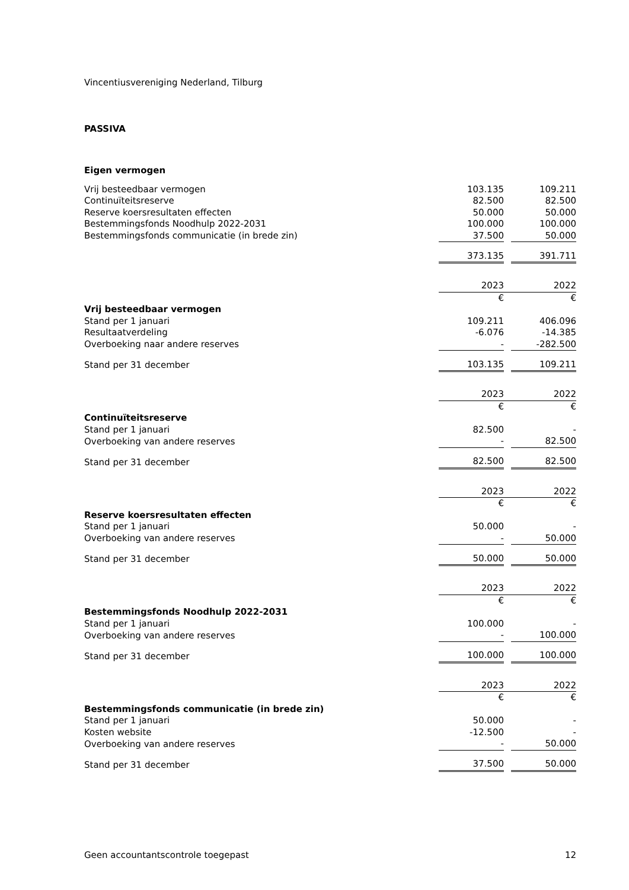Vincentiusvereniging Nederland, Tilburg
PASSIVA
| Eigen vermogen | | | |
| Vrij besteedbaar vermogen | 103.135 | | 109.211 |
| Continuïteitsreserve | 82.500 | | 82.500 |
| Reserve koersresultaten effecten | 50.000 | | 50.000 |
| Bestemmingsfonds Noodhulp 2022-2031 | 100.000 | | 100.000 |
| Bestemmingsfonds communicatie (in brede zin) | 37.500 | | 50.000 |
| | 373.135 | | 391.711 |
| | 2023 | | 2022 |
| | € | | € |
| Vrij besteedbaar vermogen | | | |
| Stand per 1 januari | 109.211 | | 406.096 |
| Resultaatverdeling | -6.076 | | -14.385 |
| Overboeking naar andere reserves | - | | -282.500 |
| Stand per 31 december | 103.135 | | 109.211 |
| | 2023 | | 2022 |
| | € | | € |
| Continuïteitsreserve | | | |
| Stand per 1 januari | 82.500 | | - |
| Overboeking van andere reserves | - | | 82.500 |
| Stand per 31 december | 82.500 | | 82.500 |
| | 2023 | | 2022 |
| | € | | € |
| Reserve koersresultaten effecten | | | |
| Stand per 1 januari | 50.000 | | - |
| Overboeking van andere reserves | - | | 50.000 |
| Stand per 31 december | 50.000 | | 50.000 |
| | 2023 | | 2022 |
| | € | | € |
| Bestemmingsfonds Noodhulp 2022-2031 | | | |
| Stand per 1 januari | 100.000 | | - |
| Overboeking van andere reserves | - | | 100.000 |
| Stand per 31 december | 100.000 | | 100.000 |
| | 2023 | | 2022 |
| | € | | € |
| Bestemmingsfonds communicatie (in brede zin) | | | |
| Stand per 1 januari | 50.000 | | - |
| Kosten website | -12.500 | | - |
| Overboeking van andere reserves | - | | 50.000 |
| Stand per 31 december | 37.500 | | 50.000 |
Geen accountantscontrole toegepast 12